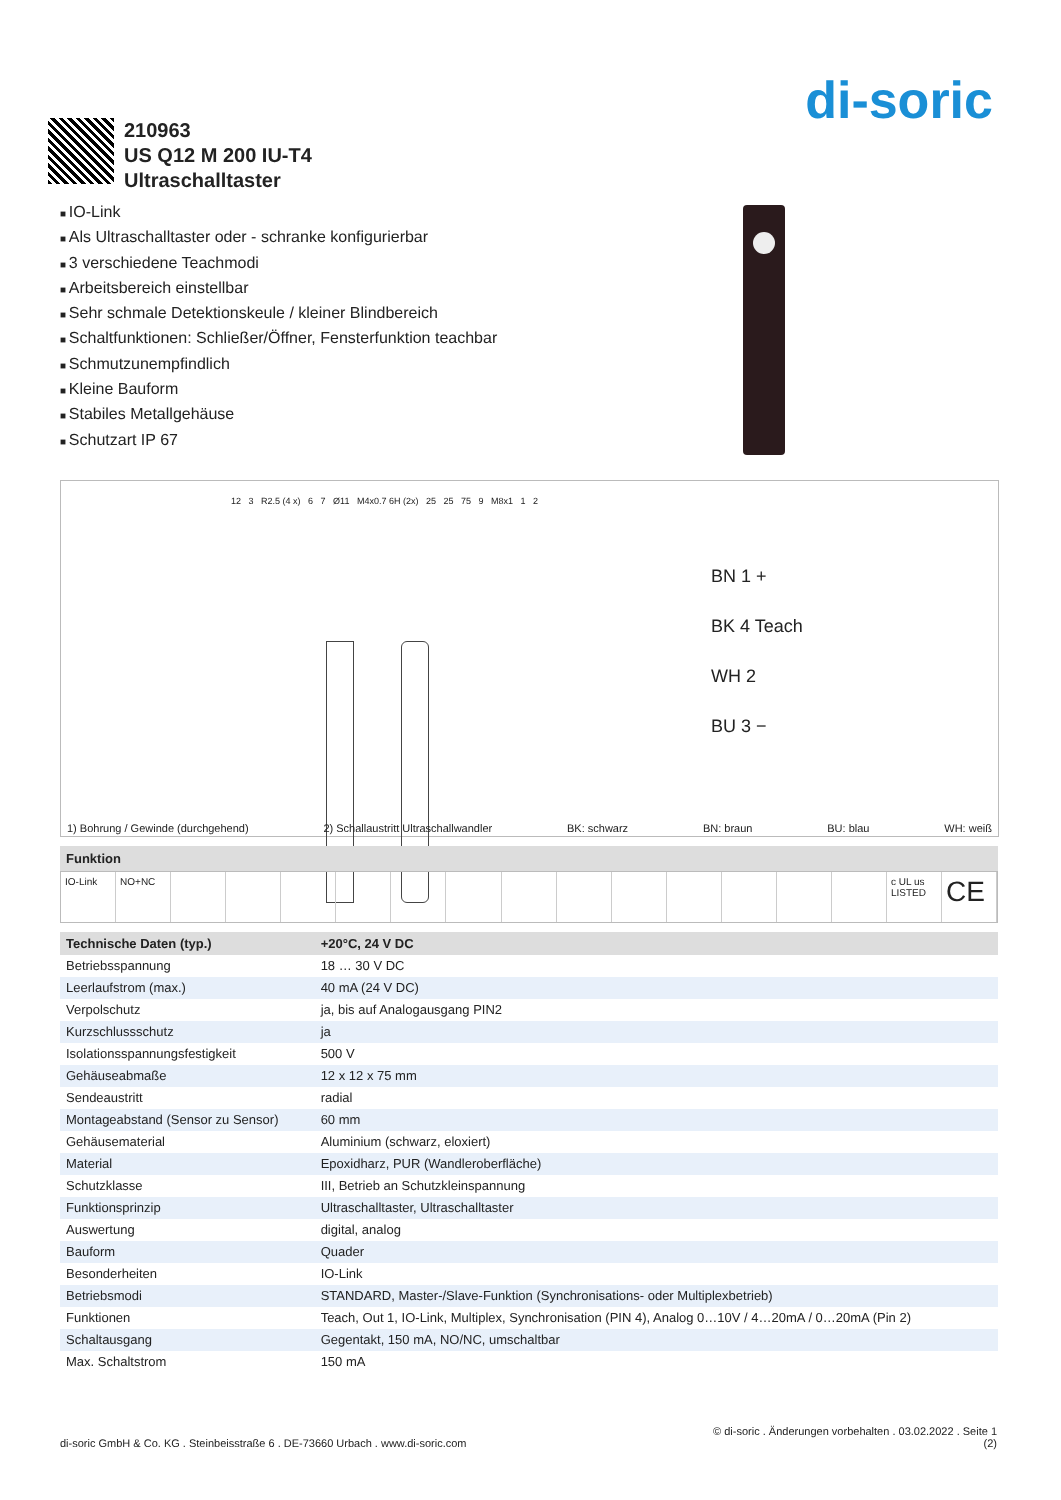di-soric
210963
US Q12 M 200 IU-T4
Ultraschalltaster
IO-Link
Als Ultraschalltaster oder - schranke konfigurierbar
3 verschiedene Teachmodi
Arbeitsbereich einstellbar
Sehr schmale Detektionskeule / kleiner Blindbereich
Schaltfunktionen: Schließer/Öffner, Fensterfunktion teachbar
Schmutzunempfindlich
Kleine Bauform
Stabiles Metallgehäuse
Schutzart IP 67
12 3 R2.5 (4 x) 6 7 Ø11 M4x0.7 6H (2x) 25 25 75 9 M8x1 1 2
BN 1 +
BK 4 Teach
WH 2
BU 3 −
1) Bohrung / Gewinde (durchgehend) 2) Schallaustritt Ultraschallwandler BK: schwarz BN: braun BU: blau WH: weiß
Funktion
IO-Link NO+NC c UL us LISTED
CE
| Technische Daten (typ.) | +20°C, 24 V DC |
| --- | --- |
| Betriebsspannung | 18 … 30 V DC |
| Leerlaufstrom (max.) | 40 mA (24 V DC) |
| Verpolschutz | ja, bis auf Analogausgang PIN2 |
| Kurzschlussschutz | ja |
| Isolationsspannungsfestigkeit | 500 V |
| Gehäuseabmaße | 12 x 12 x 75 mm |
| Sendeaustritt | radial |
| Montageabstand (Sensor zu Sensor) | 60 mm |
| Gehäusematerial | Aluminium (schwarz, eloxiert) |
| Material | Epoxidharz, PUR (Wandleroberfläche) |
| Schutzklasse | III, Betrieb an Schutzkleinspannung |
| Funktionsprinzip | Ultraschalltaster, Ultraschalltaster |
| Auswertung | digital, analog |
| Bauform | Quader |
| Besonderheiten | IO-Link |
| Betriebsmodi | STANDARD, Master-/Slave-Funktion (Synchronisations- oder Multiplexbetrieb) |
| Funktionen | Teach, Out 1, IO-Link, Multiplex, Synchronisation (PIN 4), Analog 0…10V / 4…20mA / 0…20mA (Pin 2) |
| Schaltausgang | Gegentakt, 150 mA, NO/NC, umschaltbar |
| Max. Schaltstrom | 150 mA |
© di-soric . Änderungen vorbehalten . 03.02.2022 . Seite 1
di-soric GmbH & Co. KG . Steinbeisstraße 6 . DE-73660 Urbach . www.di-soric.com (2)